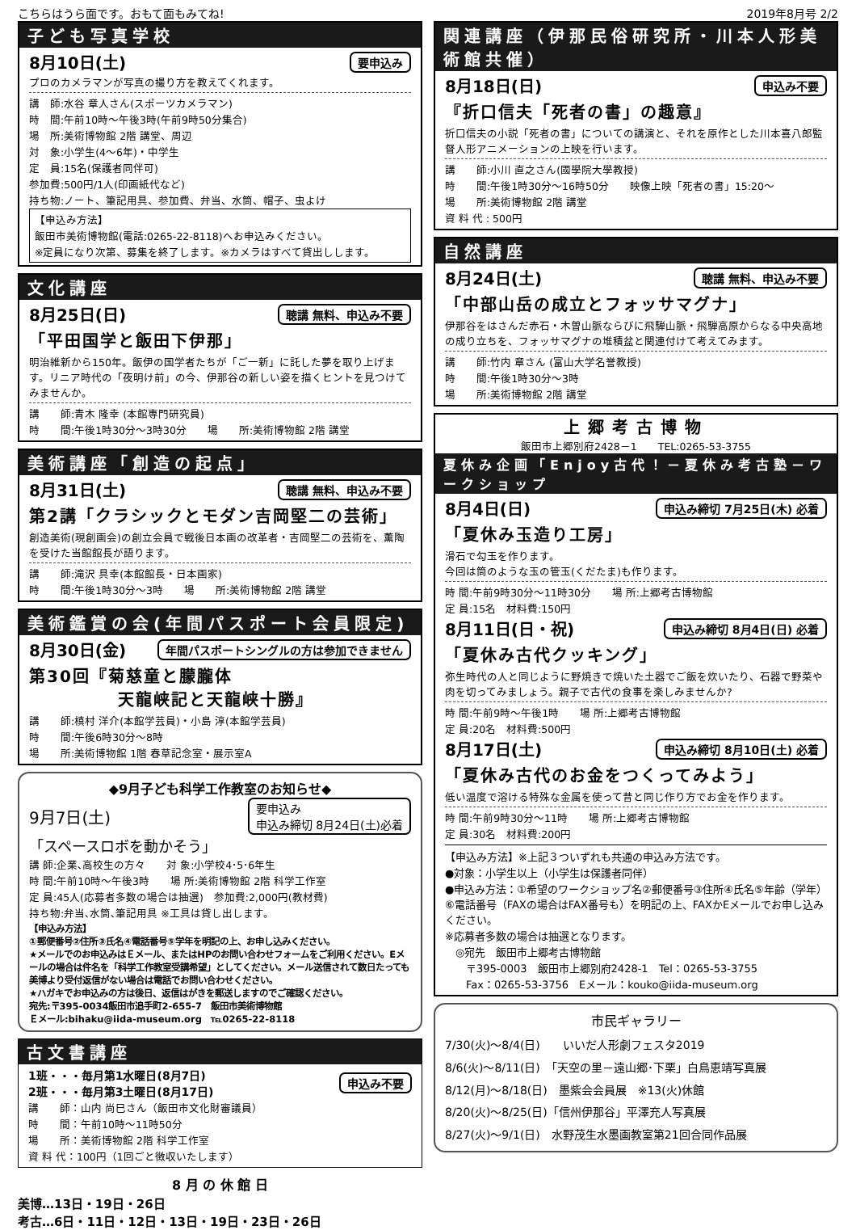こちらはうら面です。おもて面もみてね! 2019年8月号 2/2
子ども写真学校
8月10日(土) 要申込み
プロのカメラマンが写真の撮り方を教えてくれます。
講　師:水谷 章人さん(スポーツカメラマン)
時　間:午前10時～午後3時(午前9時50分集合)
場　所:美術博物館 2階 講堂、周辺
対　象:小学生(4～6年)・中学生
定　員:15名(保護者同伴可)
参加費:500円/1人(印画紙代など)
持ち物:ノート、筆記用具、参加費、弁当、水筒、帽子、虫よけ
【申込み方法】
飯田市美術博物館(電話:0265-22-8118)へお申込みください。
※定員になり次第、募集を終了します。※カメラはすべて貸出しします。
文化講座
8月25日(日) 聴講 無料、申込み不要
「平田国学と飯田下伊那」
明治維新から150年。飯伊の国学者たちが「ご一新」に託した夢を取り上げます。リニア時代の「夜明け前」の今、伊那谷の新しい姿を描くヒントを見つけてみませんか。
講　　師:青木 隆幸 (本館専門研究員)
時　　間:午後1時30分～3時30分　　場　　所:美術博物館 2階 講堂
美術講座「創造の起点」
8月31日(土) 聴講 無料、申込み不要
第2講「クラシックとモダン吉岡堅二の芸術」
創造美術(現創画会)の創立会員で戦後日本画の改革者・吉岡堅二の芸術を、薫陶を受けた当館館長が語ります。
講　　師:滝沢 具幸(本館館長・日本画家)
時　　間:午後1時30分～3時　　場　　所:美術博物館 2階 講堂
美術鑑賞の会(年間パスポート会員限定)
8月30日(金) 年間パスポートシングルの方は参加できません
第30回『菊慈童と朦朧体
　　　　　天龍峡記と天龍峡十勝』
講　　師:槙村 洋介(本館学芸員)・小島 淳(本館学芸員)
時　　間:午後6時30分～8時
場　　所:美術博物館 1階 春草記念室・展示室A
◆9月子ども科学工作教室のお知らせ◆
9月7日(土) 要申込み
申込み締切 8月24日(土)必着
「スペースロボを動かそう」
講 師:企業､高校生の方々　　対 象:小学校4･5･6年生
時 間:午前10時～午後3時　　場 所:美術博物館 2階 科学工作室
定 員:45人(応募者多数の場合は抽選)　参加費:2,000円(教材費)
持ち物:弁当､水筒､筆記用具 ※工具は貸し出します。
【申込み方法】
①郵便番号②住所③氏名④電話番号⑤学年を明記の上、お申し込みください。
★メールでのお申込みはＥメール、またはHPのお問い合わせフォームをご利用ください。Eメールの場合は件名を「科学工作教室受講希望」としてください。メール送信されて数日たっても美博より受付返信がない場合は電話でお問い合わせください。
★ハガキでお申込みの方は後日、返信はがきを郵送しますのでご確認ください。
宛先:〒395-0034飯田市追手町2-655-7　飯田市美術博物館
Ｅメール:bihaku@iida-museum.org　℡0265-22-8118
古文書講座
1班・・・毎月第1水曜日(8月7日)
2班・・・毎月第3土曜日(8月17日) 申込み不要
講　　師：山内 尚巳さん（飯田市文化財審議員）
時　　間：午前10時～11時50分
場　　所：美術博物館 2階 科学工作室
資 料 代：100円（1回ごと徴収いたします）
8 月 の 休 館 日
美博…13日・19日・26日
考古…6日・11日・12日・13日・19日・23日・26日
関連講座（伊那民俗研究所・川本人形美術館共催）
8月18日(日) 申込み不要
『折口信夫「死者の書」の趣意』
折口信夫の小説「死者の書」についての講演と、それを原作とした川本喜八郎監督人形アニメーションの上映を行います。
講　　師:小川 直之さん(國學院大學教授)
時　　間:午後1時30分～16時50分　　映像上映「死者の書」15:20～
場　　所:美術博物館 2階 講堂
資 料 代 : 500円
自然講座
8月24日(土) 聴講 無料、申込み不要
「中部山岳の成立とフォッサマグナ」
伊那谷をはさんだ赤石・木曽山脈ならびに飛騨山脈・飛騨高原からなる中央高地の成り立ちを、フォッサマグナの堆積盆と関連付けて考えてみます。
講　　師:竹内 章さん (富山大学名誉教授)
時　　間:午後1時30分～3時
場　　所:美術博物館 2階 講堂
上郷考古博物
飯田市上郷別府2428－1　　TEL:0265-53-3755
夏休み企画「Enjoy古代！－夏休み考古塾－ワークショップ
8月4日(日) 申込み締切 7月25日(木) 必着
「夏休み玉造り工房」
滑石で勾玉を作ります。
今回は筒のような玉の管玉(くだたま)も作ります。
時 間:午前9時30分～11時30分　　場 所:上郷考古博物館
定 員:15名　材料費:150円
8月11日(日・祝) 申込み締切 8月4日(日) 必着
「夏休み古代クッキング」
弥生時代の人と同じように野焼きで焼いた土器でご飯を炊いたり、石器で野菜や肉を切ってみましょう。親子で古代の食事を楽しみませんか?
時 間:午前9時～午後1時　　場 所:上郷考古博物館
定 員:20名　材料費:500円
8月17日(土) 申込み締切 8月10日(土) 必着
「夏休み古代のお金をつくってみよう」
低い温度で溶ける特殊な金属を使って昔と同じ作り方でお金を作ります。
時 間:午前9時30分～11時　　場 所:上郷考古博物館
定 員:30名　材料費:200円
【申込み方法】※上記３ついずれも共通の申込み方法です。
●対象：小学生以上（小学生は保護者同伴）
●申込み方法：①希望のワークショップ名②郵便番号③住所④氏名⑤年齢（学年）⑥電話番号（FAXの場合はFAX番号も）を明記の上、FAXかEメールでお申し込みください。
※応募者多数の場合は抽選となります。
　◎宛先　飯田市上郷考古博物館
　　〒395-0003　飯田市上郷別府2428-1　Tel：0265-53-3755
　　Fax：0265-53-3756　Eメール：kouko@iida-museum.org
市民ギャラリー
7/30(火)～8/4(日)　　いいだ人形劇フェスタ2019
8/6(火)～8/11(日)　「天空の里－遠山郷･下栗」白鳥恵靖写真展
8/12(月)～8/18(日)　墨紫会会員展　※13(火)休館
8/20(火)～8/25(日)「信州伊那谷」平澤充人写真展
8/27(火)～9/1(日)　水野茂生水墨画教室第21回合同作品展